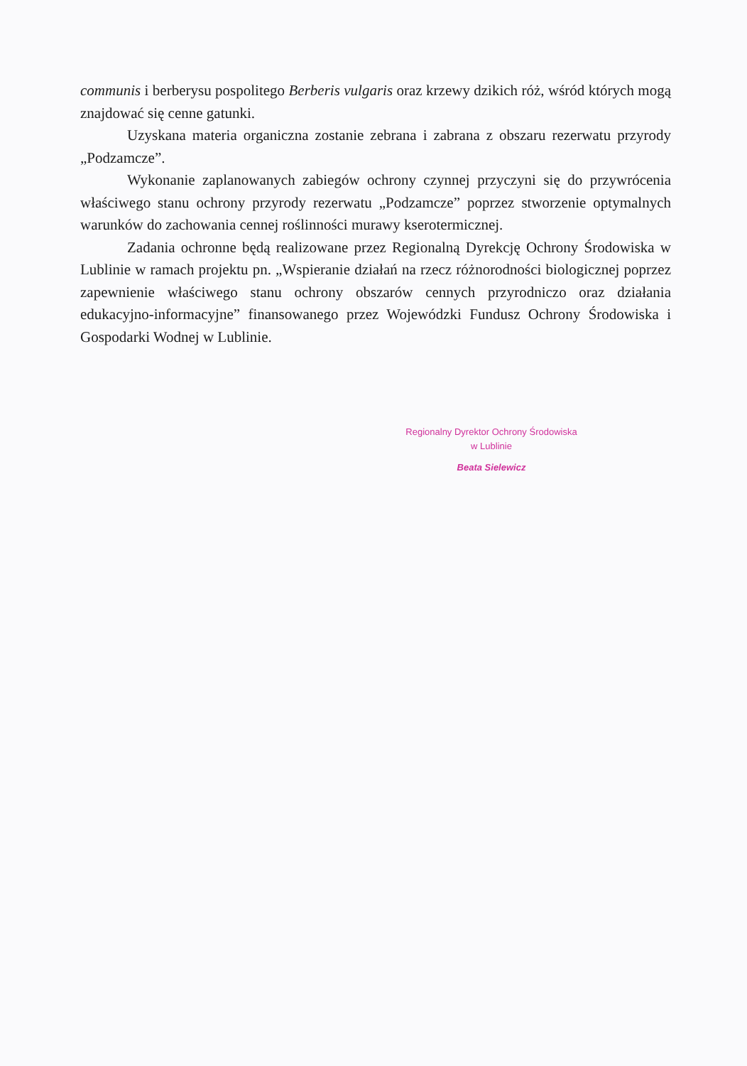communis i berberysu pospolitego Berberis vulgaris oraz krzewy dzikich róż, wśród których mogą znajdować się cenne gatunki.
Uzyskana materia organiczna zostanie zebrana i zabrana z obszaru rezerwatu przyrody „Podzamcze”.
Wykonanie zaplanowanych zabiegów ochrony czynnej przyczyni się do przywrócenia właściwego stanu ochrony przyrody rezerwatu „Podzamcze” poprzez stworzenie optymalnych warunków do zachowania cennej roślinności murawy kserotermicznej.
Zadania ochronne będą realizowane przez Regionalną Dyrekcję Ochrony Środowiska w Lublinie w ramach projektu pn. „Wspieranie działań na rzecz różnorodności biologicznej poprzez zapewnienie właściwego stanu ochrony obszarów cennych przyrodniczo oraz działania edukacyjno-informacyjne” finansowanego przez Wojewódzki Fundusz Ochrony Środowiska i Gospodarki Wodnej w Lublinie.
Regionalny Dyrektor Ochrony Środowiska
w Lublinie
Beata Sielewicz